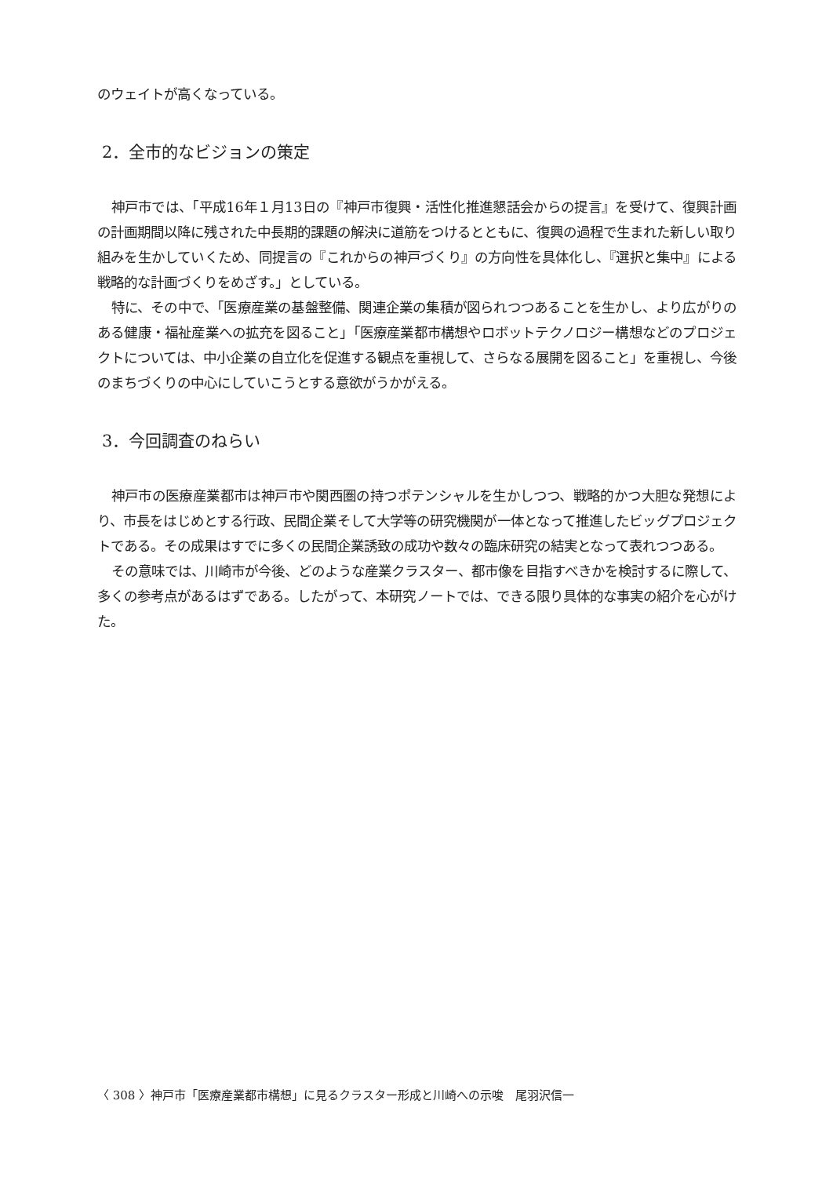のウェイトが高くなっている。
2．全市的なビジョンの策定
神戸市では、「平成16年１月13日の『神戸市復興・活性化推進懇話会からの提言』を受けて、復興計画の計画期間以降に残された中長期的課題の解決に道筋をつけるとともに、復興の過程で生まれた新しい取り組みを生かしていくため、同提言の『これからの神戸づくり』の方向性を具体化し、『選択と集中』による戦略的な計画づくりをめざす。」としている。
特に、その中で、「医療産業の基盤整備、関連企業の集積が図られつつあることを生かし、より広がりのある健康・福祉産業への拡充を図ること」「医療産業都市構想やロボットテクノロジー構想などのプロジェクトについては、中小企業の自立化を促進する観点を重視して、さらなる展開を図ること」を重視し、今後のまちづくりの中心にしていこうとする意欲がうかがえる。
3．今回調査のねらい
神戸市の医療産業都市は神戸市や関西圏の持つポテンシャルを生かしつつ、戦略的かつ大胆な発想により、市長をはじめとする行政、民間企業そして大学等の研究機関が一体となって推進したビッグプロジェクトである。その成果はすでに多くの民間企業誘致の成功や数々の臨床研究の結実となって表れつつある。
その意味では、川崎市が今後、どのような産業クラスター、都市像を目指すべきかを検討するに際して、多くの参考点があるはずである。したがって、本研究ノートでは、できる限り具体的な事実の紹介を心がけた。
〈 308 〉神戸市「医療産業都市構想」に見るクラスター形成と川崎への示唆　尾羽沢信一